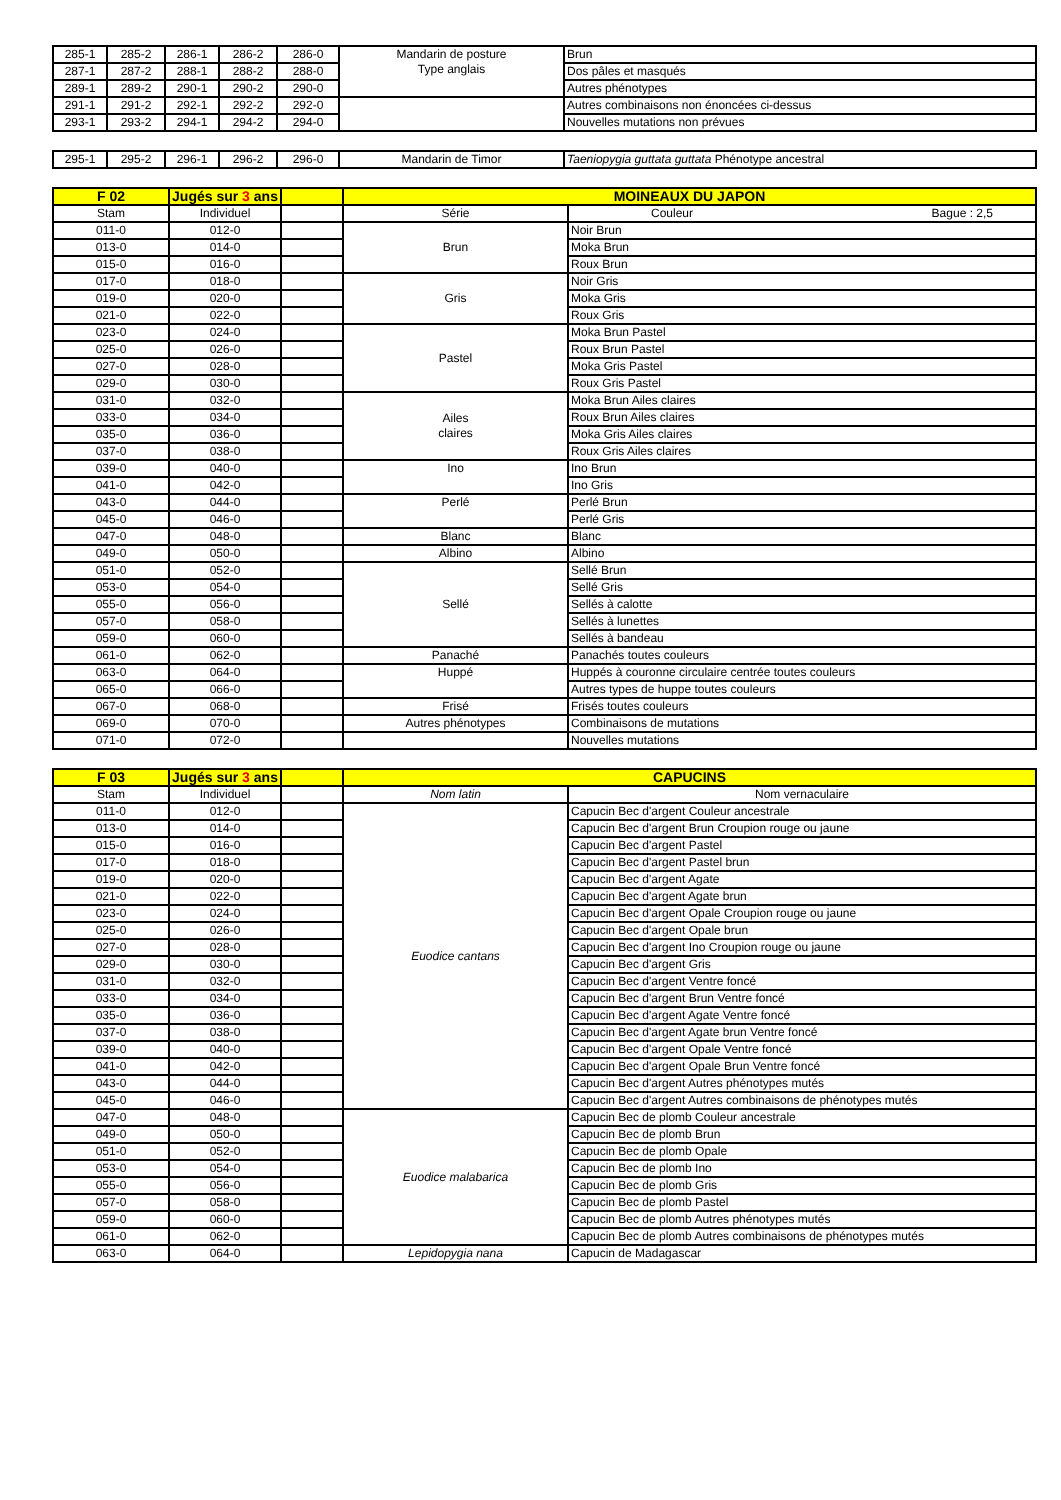| 285-1 | 285-2 | 286-1 | 286-2 | 286-0 | Mandarin de posture Type anglais | Brun |
| 287-1 | 287-2 | 288-1 | 288-2 | 288-0 | | Dos pâles et masqués |
| 289-1 | 289-2 | 290-1 | 290-2 | 290-0 | | Autres phénotypes |
| 291-1 | 291-2 | 292-1 | 292-2 | 292-0 | | Autres combinaisons non énoncées ci-dessus |
| 293-1 | 293-2 | 294-1 | 294-2 | 294-0 | | Nouvelles mutations non prévues |
| 295-1 | 295-2 | 296-1 | 296-2 | 296-0 | Mandarin de Timor | Taeniopygia guttata guttata Phénotype ancestral |
| F 02 | Jugés sur 3 ans | | MOINEAUX DU JAPON | |
| --- | --- | --- | --- | --- |
| Stam | Individuel | | Série | Couleur Bague : 2,5 |
| 011-0 | 012-0 | | Brun | Noir Brun |
| 013-0 | 014-0 | | | Moka Brun |
| 015-0 | 016-0 | | | Roux Brun |
| 017-0 | 018-0 | | Gris | Noir Gris |
| 019-0 | 020-0 | | | Moka Gris |
| 021-0 | 022-0 | | | Roux Gris |
| 023-0 | 024-0 | | Pastel | Moka Brun Pastel |
| 025-0 | 026-0 | | | Roux Brun Pastel |
| 027-0 | 028-0 | | | Moka Gris Pastel |
| 029-0 | 030-0 | | | Roux Gris Pastel |
| 031-0 | 032-0 | | Ailes claires | Moka Brun Ailes claires |
| 033-0 | 034-0 | | | Roux Brun Ailes claires |
| 035-0 | 036-0 | | | Moka Gris Ailes claires |
| 037-0 | 038-0 | | | Roux Gris Ailes claires |
| 039-0 | 040-0 | | Ino | Ino Brun |
| 041-0 | 042-0 | | | Ino Gris |
| 043-0 | 044-0 | | Perlé | Perlé Brun |
| 045-0 | 046-0 | | | Perlé Gris |
| 047-0 | 048-0 | | Blanc | Blanc |
| 049-0 | 050-0 | | Albino | Albino |
| 051-0 | 052-0 | | Sellé | Sellé Brun |
| 053-0 | 054-0 | | | Sellé Gris |
| 055-0 | 056-0 | | | Sellés à calotte |
| 057-0 | 058-0 | | | Sellés à lunettes |
| 059-0 | 060-0 | | | Sellés à bandeau |
| 061-0 | 062-0 | | Panaché | Panachés toutes couleurs |
| 063-0 | 064-0 | | Huppé | Huppés à couronne circulaire centrée toutes couleurs |
| 065-0 | 066-0 | | | Autres types de huppe toutes couleurs |
| 067-0 | 068-0 | | Frisé | Frisés toutes couleurs |
| 069-0 | 070-0 | | Autres phénotypes | Combinaisons de mutations |
| 071-0 | 072-0 | | | Nouvelles mutations |
| F 03 | Jugés sur 3 ans | | CAPUCINS | |
| --- | --- | --- | --- | --- |
| Stam | Individuel | | Nom latin | Nom vernaculaire |
| 011-0 | 012-0 | | Euodice cantans | Capucin Bec d'argent Couleur ancestrale |
| 013-0 | 014-0 | | | Capucin Bec d'argent Brun Croupion rouge ou jaune |
| 015-0 | 016-0 | | | Capucin Bec d'argent Pastel |
| 017-0 | 018-0 | | | Capucin Bec d'argent Pastel brun |
| 019-0 | 020-0 | | | Capucin Bec d'argent Agate |
| 021-0 | 022-0 | | | Capucin Bec d'argent Agate brun |
| 023-0 | 024-0 | | | Capucin Bec d'argent Opale Croupion rouge ou jaune |
| 025-0 | 026-0 | | | Capucin Bec d'argent Opale brun |
| 027-0 | 028-0 | | | Capucin Bec d'argent Ino Croupion rouge ou jaune |
| 029-0 | 030-0 | | | Capucin Bec d'argent Gris |
| 031-0 | 032-0 | | | Capucin Bec d'argent Ventre foncé |
| 033-0 | 034-0 | | | Capucin Bec d'argent Brun Ventre foncé |
| 035-0 | 036-0 | | | Capucin Bec d'argent Agate Ventre foncé |
| 037-0 | 038-0 | | | Capucin Bec d'argent Agate brun Ventre foncé |
| 039-0 | 040-0 | | | Capucin Bec d'argent Opale Ventre foncé |
| 041-0 | 042-0 | | | Capucin Bec d'argent Opale Brun Ventre foncé |
| 043-0 | 044-0 | | | Capucin Bec d'argent Autres phénotypes mutés |
| 045-0 | 046-0 | | | Capucin Bec d'argent Autres combinaisons de phénotypes mutés |
| 047-0 | 048-0 | | Euodice malabarica | Capucin Bec de plomb Couleur ancestrale |
| 049-0 | 050-0 | | | Capucin Bec de plomb Brun |
| 051-0 | 052-0 | | | Capucin Bec de plomb Opale |
| 053-0 | 054-0 | | | Capucin Bec de plomb Ino |
| 055-0 | 056-0 | | | Capucin Bec de plomb Gris |
| 057-0 | 058-0 | | | Capucin Bec de plomb Pastel |
| 059-0 | 060-0 | | | Capucin Bec de plomb Autres phénotypes mutés |
| 061-0 | 062-0 | | | Capucin Bec de plomb Autres combinaisons de phénotypes mutés |
| 063-0 | 064-0 | | Lepidopygia nana | Capucin de Madagascar |